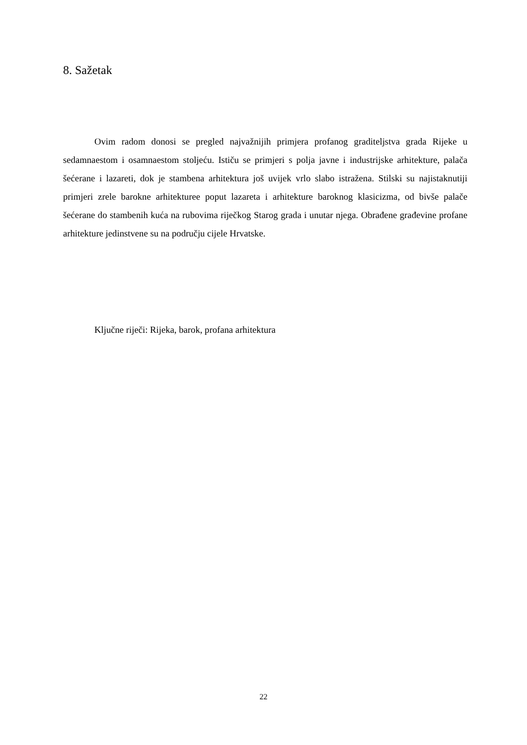8. Sažetak
Ovim radom donosi se pregled najvažnijih primjera profanog graditeljstva grada Rijeke u sedamnaestom i osamnaestom stoljeću. Ističu se primjeri s polja javne i industrijske arhitekture, palača šećerane i lazareti, dok je stambena arhitektura još uvijek vrlo slabo istražena. Stilski su najistaknutiji primjeri zrele barokne arhitekturee poput lazareta i arhitekture baroknog klasicizma, od bivše palače šećerane do stambenih kuća na rubovima riječkog Starog grada i unutar njega. Obrađene građevine profane arhitekture jedinstvene su na području cijele Hrvatske.
Ključne riječi: Rijeka, barok, profana arhitektura
22